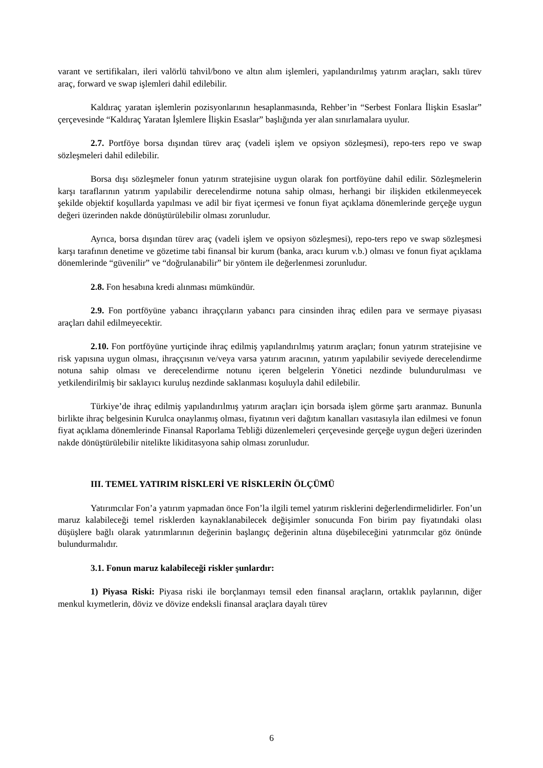varant ve sertifikaları, ileri valörlü tahvil/bono ve altın alım işlemleri, yapılandırılmış yatırım araçları, saklı türev araç, forward ve swap işlemleri dahil edilebilir.
Kaldıraç yaratan işlemlerin pozisyonlarının hesaplanmasında, Rehber’in “Serbest Fonlara İlişkin Esaslar” çerçevesinde “Kaldıraç Yaratan İşlemlere İlişkin Esaslar” başlığında yer alan sınırlamalara uyulur.
2.7. Portföye borsa dışından türev araç (vadeli işlem ve opsiyon sözleşmesi), repo-ters repo ve swap sözleşmeleri dahil edilebilir.
Borsa dışı sözleşmeler fonun yatırım stratejisine uygun olarak fon portföyüne dahil edilir. Sözleşmelerin karşı taraflarının yatırım yapılabilir derecelendirme notuna sahip olması, herhangi bir ilişkiden etkilenmeyecek şekilde objektif koşullarda yapılması ve adil bir fiyat içermesi ve fonun fiyat açıklama dönemlerinde gerçeğe uygun değeri üzerinden nakde dönüştürülebilir olması zorunludur.
Ayrıca, borsa dışından türev araç (vadeli işlem ve opsiyon sözleşmesi), repo-ters repo ve swap sözleşmesi karşı tarafının denetime ve gözetime tabi finansal bir kurum (banka, aracı kurum v.b.) olması ve fonun fiyat açıklama dönemlerinde “güvenilir” ve “doğrulanabilir” bir yöntem ile değerlenmesi zorunludur.
2.8. Fon hesabına kredi alınması mümkündür.
2.9. Fon portföyüne yabancı ihraççıların yabancı para cinsinden ihraç edilen para ve sermaye piyasası araçları dahil edilmeyecektir.
2.10. Fon portföyüne yurtiçinde ihraç edilmiş yapılandırılmış yatırım araçları; fonun yatırım stratejisine ve risk yapısına uygun olması, ihraççısının ve/veya varsa yatırım aracının, yatırım yapılabilir seviyede derecelendirme notuna sahip olması ve derecelendirme notunu içeren belgelerin Yönetici nezdinde bulundurulması ve yetkilendirilmiş bir saklayıcı kuruluş nezdinde saklanması koşuluyla dahil edilebilir.
Türkiye’de ihraç edilmiş yapılandırılmış yatırım araçları için borsada işlem görme şartı aranmaz. Bununla birlikte ihraç belgesinin Kurulca onaylanmış olması, fiyatının veri dağıtım kanalları vasıtasıyla ilan edilmesi ve fonun fiyat açıklama dönemlerinde Finansal Raporlama Tebliği düzenlemeleri çerçevesinde gerçeğe uygun değeri üzerinden nakde dönüştürülebilir nitelikte likiditasyona sahip olması zorunludur.
III. TEMEL YATIRIM RİSKLERİ VE RİSKLERİN ÖLÇÜMÜ
Yatırımcılar Fon’a yatırım yapmadan önce Fon’la ilgili temel yatırım risklerini değerlendirmelidirler. Fon’un maruz kalabileceği temel risklerden kaynaklanabilecek değişimler sonucunda Fon birim pay fiyatındaki olası düşüşlere bağlı olarak yatırımlarının değerinin başlangıç değerinin altına düşebileceğini yatırımcılar göz önünde bulundurmalıdır.
3.1. Fonun maruz kalabileceği riskler şunlardır:
1) Piyasa Riski: Piyasa riski ile borçlanmayı temsil eden finansal araçların, ortaklık paylarının, diğer menkul kıymetlerin, döviz ve dövize endeksli finansal araçlara dayalı türev
6